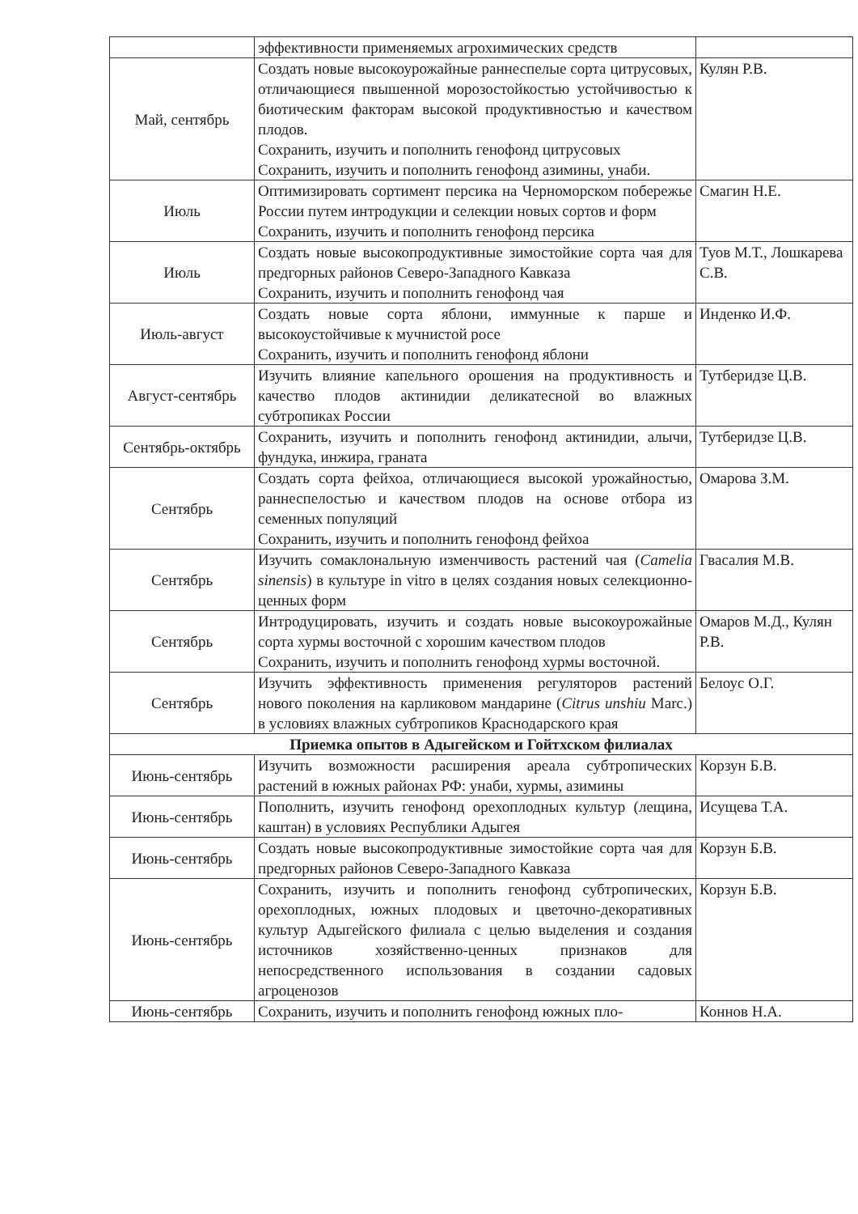| | эффективности применяемых агрохимических средств | |
| Май, сентябрь | Создать новые высокоурожайные раннеспелые сорта цитрусовых, отличающиеся пвышенной морозостойкостью устойчивостью к биотическим факторам высокой продуктивностью и качеством плодов. Сохранить, изучить и пополнить генофонд цитрусовых Сохранить, изучить и пополнить генофонд азимины, унаби. | Кулян Р.В. |
| Июль | Оптимизировать сортимент персика на Черноморском побережье России путем интродукции и селекции новых сортов и форм Сохранить, изучить и пополнить генофонд персика | Смагин Н.Е. |
| Июль | Создать новые высокопродуктивные зимостойкие сорта чая для предгорных районов Северо-Западного Кавказа Сохранить, изучить и пополнить генофонд чая | Туов М.Т., Лошкарева С.В. |
| Июль-август | Создать новые сорта яблони, иммунные к парше и высокоустойчивые к мучнистой росе Сохранить, изучить и пополнить генофонд яблони | Инденко И.Ф. |
| Август-сентябрь | Изучить влияние капельного орошения на продуктивность и качество плодов актинидии деликатесной во влажных субтропиках России | Тутберидзе Ц.В. |
| Сентябрь-октябрь | Сохранить, изучить и пополнить генофонд актинидии, алычи, фундука, инжира, граната | Тутберидзе Ц.В. |
| Сентябрь | Создать сорта фейхоа, отличающиеся высокой урожайностью, раннеспелостью и качеством плодов на основе отбора из семенных популяций Сохранить, изучить и пополнить генофонд фейхоа | Омарова З.М. |
| Сентябрь | Изучить сомаклональную изменчивость растений чая ( Camelia sinensis ) в культуре in vitro в целях создания новых селекционно-ценных форм | Гвасалия М.В. |
| Сентябрь | Интродуцировать, изучить и создать новые высокоурожайные сорта хурмы восточной с хорошим качеством плодов Сохранить, изучить и пополнить генофонд хурмы восточной. | Омаров М.Д., Кулян Р.В. |
| Сентябрь | Изучить эффективность применения регуляторов растений нового поколения на карликовом мандарине ( Citrus unshiu Marc.) в условиях влажных субтропиков Краснодарского края | Белоус О.Г. |
| Приемка опытов в Адыгейском и Гойтхском филиалах | | |
| Июнь-сентябрь | Изучить возможности расширения ареала субтропических растений в южных районах РФ: унаби, хурмы, азимины | Корзун Б.В. |
| Июнь-сентябрь | Пополнить, изучить генофонд орехоплодных культур (лещина, каштан) в условиях Республики Адыгея | Исущева Т.А. |
| Июнь-сентябрь | Создать новые высокопродуктивные зимостойкие сорта чая для предгорных районов Северо-Западного Кавказа | Корзун Б.В. |
| Июнь-сентябрь | Сохранить, изучить и пополнить генофонд субтропических, орехоплодных, южных плодовых и цветочно-декоративных культур Адыгейского филиала с целью выделения и создания источников хозяйственно-ценных признаков для непосредственного использования в создании садовых агроценозов | Корзун Б.В. |
| Июнь-сентябрь | Сохранить, изучить и пополнить генофонд южных пло- | Коннов Н.А. |